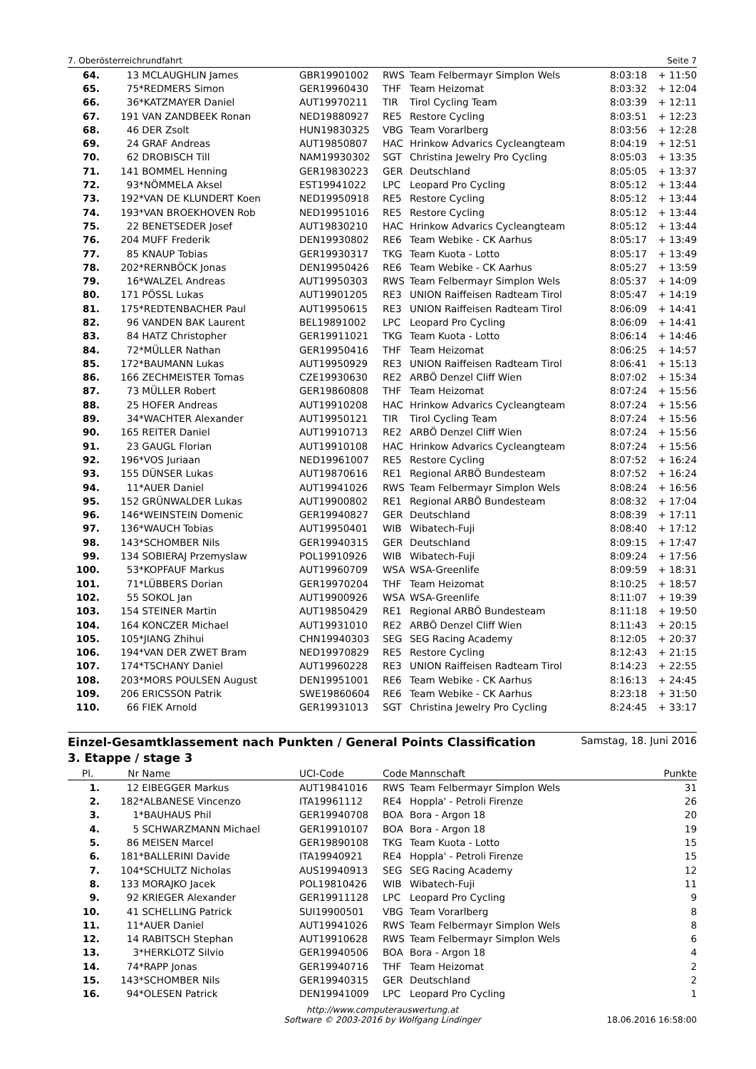7. Oberösterreichrundfahrt Seite 7
| 64. | 13 | MCLAUGHLIN James | GBR19901002 | RWS | Team Felbermayr Simplon Wels | 8:03:18 | + 11:50 |
| 65. | 75 | *REDMERS Simon | GER19960430 | THF | Team Heizomat | 8:03:32 | + 12:04 |
| 66. | 36 | *KATZMAYER Daniel | AUT19970211 | TIR | Tirol Cycling Team | 8:03:39 | + 12:11 |
| 67. | 191 | VAN ZANDBEEK Ronan | NED19880927 | RE5 | Restore Cycling | 8:03:51 | + 12:23 |
| 68. | 46 | DER Zsolt | HUN19830325 | VBG | Team Vorarlberg | 8:03:56 | + 12:28 |
| 69. | 24 | GRAF Andreas | AUT19850807 | HAC | Hrinkow Advarics Cycleangteam | 8:04:19 | + 12:51 |
| 70. | 62 | DROBISCH Till | NAM19930302 | SGT | Christina Jewelry Pro Cycling | 8:05:03 | + 13:35 |
| 71. | 141 | BOMMEL Henning | GER19830223 | GER | Deutschland | 8:05:05 | + 13:37 |
| 72. | 93 | *NÖMMELA Aksel | EST19941022 | LPC | Leopard Pro Cycling | 8:05:12 | + 13:44 |
| 73. | 192 | *VAN DE KLUNDERT Koen | NED19950918 | RE5 | Restore Cycling | 8:05:12 | + 13:44 |
| 74. | 193 | *VAN BROEKHOVEN Rob | NED19951016 | RE5 | Restore Cycling | 8:05:12 | + 13:44 |
| 75. | 22 | BENETSEDER Josef | AUT19830210 | HAC | Hrinkow Advarics Cycleangteam | 8:05:12 | + 13:44 |
| 76. | 204 | MUFF Frederik | DEN19930802 | RE6 | Team Webike - CK Aarhus | 8:05:17 | + 13:49 |
| 77. | 85 | KNAUP Tobias | GER19930317 | TKG | Team Kuota - Lotto | 8:05:17 | + 13:49 |
| 78. | 202 | *RERNBÖCK Jonas | DEN19950426 | RE6 | Team Webike - CK Aarhus | 8:05:27 | + 13:59 |
| 79. | 16 | *WALZEL Andreas | AUT19950303 | RWS | Team Felbermayr Simplon Wels | 8:05:37 | + 14:09 |
| 80. | 171 | PÖSSL Lukas | AUT19901205 | RE3 | UNION Raiffeisen Radteam Tirol | 8:05:47 | + 14:19 |
| 81. | 175 | *REDTENBACHER Paul | AUT19950615 | RE3 | UNION Raiffeisen Radteam Tirol | 8:06:09 | + 14:41 |
| 82. | 96 | VANDEN BAK Laurent | BEL19891002 | LPC | Leopard Pro Cycling | 8:06:09 | + 14:41 |
| 83. | 84 | HATZ Christopher | GER19911021 | TKG | Team Kuota - Lotto | 8:06:14 | + 14:46 |
| 84. | 72 | *MÜLLER Nathan | GER19950416 | THF | Team Heizomat | 8:06:25 | + 14:57 |
| 85. | 172 | *BAUMANN Lukas | AUT19950929 | RE3 | UNION Raiffeisen Radteam Tirol | 8:06:41 | + 15:13 |
| 86. | 166 | ZECHMEISTER Tomas | CZE19930630 | RE2 | ARBÖ Denzel Cliff Wien | 8:07:02 | + 15:34 |
| 87. | 73 | MÜLLER Robert | GER19860808 | THF | Team Heizomat | 8:07:24 | + 15:56 |
| 88. | 25 | HOFER Andreas | AUT19910208 | HAC | Hrinkow Advarics Cycleangteam | 8:07:24 | + 15:56 |
| 89. | 34 | *WACHTER Alexander | AUT19950121 | TIR | Tirol Cycling Team | 8:07:24 | + 15:56 |
| 90. | 165 | REITER Daniel | AUT19910713 | RE2 | ARBÖ Denzel Cliff Wien | 8:07:24 | + 15:56 |
| 91. | 23 | GAUGL Florian | AUT19910108 | HAC | Hrinkow Advarics Cycleangteam | 8:07:24 | + 15:56 |
| 92. | 196 | *VOS Juriaan | NED19961007 | RE5 | Restore Cycling | 8:07:52 | + 16:24 |
| 93. | 155 | DÜNSER Lukas | AUT19870616 | RE1 | Regional ARBÖ Bundesteam | 8:07:52 | + 16:24 |
| 94. | 11 | *AUER Daniel | AUT19941026 | RWS | Team Felbermayr Simplon Wels | 8:08:24 | + 16:56 |
| 95. | 152 | GRÜNWALDER Lukas | AUT19900802 | RE1 | Regional ARBÖ Bundesteam | 8:08:32 | + 17:04 |
| 96. | 146 | *WEINSTEIN Domenic | GER19940827 | GER | Deutschland | 8:08:39 | + 17:11 |
| 97. | 136 | *WAUCH Tobias | AUT19950401 | WIB | Wibatech-Fuji | 8:08:40 | + 17:12 |
| 98. | 143 | *SCHOMBER Nils | GER19940315 | GER | Deutschland | 8:09:15 | + 17:47 |
| 99. | 134 | SOBIERAJ Przemyslaw | POL19910926 | WIB | Wibatech-Fuji | 8:09:24 | + 17:56 |
| 100. | 53 | *KOPFAUF Markus | AUT19960709 | WSA | WSA-Greenlife | 8:09:59 | + 18:31 |
| 101. | 71 | *LÜBBERS Dorian | GER19970204 | THF | Team Heizomat | 8:10:25 | + 18:57 |
| 102. | 55 | SOKOL Jan | AUT19900926 | WSA | WSA-Greenlife | 8:11:07 | + 19:39 |
| 103. | 154 | STEINER Martin | AUT19850429 | RE1 | Regional ARBÖ Bundesteam | 8:11:18 | + 19:50 |
| 104. | 164 | KONCZER Michael | AUT19931010 | RE2 | ARBÖ Denzel Cliff Wien | 8:11:43 | + 20:15 |
| 105. | 105 | *JIANG Zhihui | CHN19940303 | SEG | SEG Racing Academy | 8:12:05 | + 20:37 |
| 106. | 194 | *VAN DER ZWET Bram | NED19970829 | RE5 | Restore Cycling | 8:12:43 | + 21:15 |
| 107. | 174 | *TSCHANY Daniel | AUT19960228 | RE3 | UNION Raiffeisen Radteam Tirol | 8:14:23 | + 22:55 |
| 108. | 203 | *MORS POULSEN August | DEN19951001 | RE6 | Team Webike - CK Aarhus | 8:16:13 | + 24:45 |
| 109. | 206 | ERICSSON Patrik | SWE19860604 | RE6 | Team Webike - CK Aarhus | 8:23:18 | + 31:50 |
| 110. | 66 | FIEK Arnold | GER19931013 | SGT | Christina Jewelry Pro Cycling | 8:24:45 | + 33:17 |
Einzel-Gesamtklassement nach Punkten / General Points Classification
3. Etappe / stage 3
Samstag, 18. Juni 2016
| Pl. | Nr | Name | UCI-Code | Code | Mannschaft | Punkte |
| --- | --- | --- | --- | --- | --- | --- |
| 1. | 12 | EIBEGGER Markus | AUT19841016 | RWS | Team Felbermayr Simplon Wels | 31 |
| 2. | 182 | *ALBANESE Vincenzo | ITA19961112 | RE4 | Hoppla' - Petroli Firenze | 26 |
| 3. | 1 | *BAUHAUS Phil | GER19940708 | BOA | Bora - Argon 18 | 20 |
| 4. | 5 | SCHWARZMANN Michael | GER19910107 | BOA | Bora - Argon 18 | 19 |
| 5. | 86 | MEISEN Marcel | GER19890108 | TKG | Team Kuota - Lotto | 15 |
| 6. | 181 | *BALLERINI Davide | ITA19940921 | RE4 | Hoppla' - Petroli Firenze | 15 |
| 7. | 104 | *SCHULTZ Nicholas | AUS19940913 | SEG | SEG Racing Academy | 12 |
| 8. | 133 | MORAJKO Jacek | POL19810426 | WIB | Wibatech-Fuji | 11 |
| 9. | 92 | KRIEGER Alexander | GER19911128 | LPC | Leopard Pro Cycling | 9 |
| 10. | 41 | SCHELLING Patrick | SUI19900501 | VBG | Team Vorarlberg | 8 |
| 11. | 11 | *AUER Daniel | AUT19941026 | RWS | Team Felbermayr Simplon Wels | 8 |
| 12. | 14 | RABITSCH Stephan | AUT19910628 | RWS | Team Felbermayr Simplon Wels | 6 |
| 13. | 3 | *HERKLOTZ Silvio | GER19940506 | BOA | Bora - Argon 18 | 4 |
| 14. | 74 | *RAPP Jonas | GER19940716 | THF | Team Heizomat | 2 |
| 15. | 143 | *SCHOMBER Nils | GER19940315 | GER | Deutschland | 2 |
| 16. | 94 | *OLESEN Patrick | DEN19941009 | LPC | Leopard Pro Cycling | 1 |
http://www.computerauswertung.at
Software © 2003-2016 by Wolfgang Lindinger
18.06.2016 16:58:00